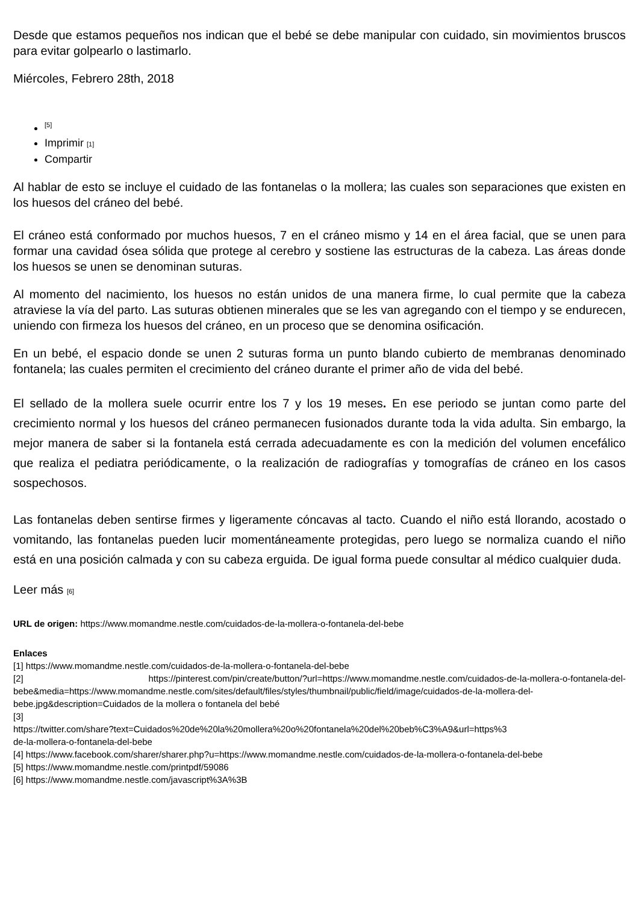Desde que estamos pequeños nos indican que el bebé se debe manipular con cuidado, sin movimientos bruscos para evitar golpearlo o lastimarlo.
Miércoles, Febrero 28th, 2018
<sup>[5]</sup>
Imprimir [1]
Compartir
Al hablar de esto se incluye el cuidado de las fontanelas o la mollera; las cuales son separaciones que existen en los huesos del cráneo del bebé.
El cráneo está conformado por muchos huesos, 7 en el cráneo mismo y 14 en el área facial, que se unen para formar una cavidad ósea sólida que protege al cerebro y sostiene las estructuras de la cabeza. Las áreas donde los huesos se unen se denominan suturas.
Al momento del nacimiento, los huesos no están unidos de una manera firme, lo cual permite que la cabeza atraviese la vía del parto. Las suturas obtienen minerales que se les van agregando con el tiempo y se endurecen, uniendo con firmeza los huesos del cráneo, en un proceso que se denomina osificación.
En un bebé, el espacio donde se unen 2 suturas forma un punto blando cubierto de membranas denominado fontanela; las cuales permiten el crecimiento del cráneo durante el primer año de vida del bebé.
El sellado de la mollera suele ocurrir entre los 7 y los 19 meses. En ese periodo se juntan como parte del crecimiento normal y los huesos del cráneo permanecen fusionados durante toda la vida adulta. Sin embargo, la mejor manera de saber si la fontanela está cerrada adecuadamente es con la medición del volumen encefálico que realiza el pediatra periódicamente, o la realización de radiografías y tomografías de cráneo en los casos sospechosos.
Las fontanelas deben sentirse firmes y ligeramente cóncavas al tacto. Cuando el niño está llorando, acostado o vomitando, las fontanelas pueden lucir momentáneamente protegidas, pero luego se normaliza cuando el niño está en una posición calmada y con su cabeza erguida. De igual forma puede consultar al médico cualquier duda.
Leer más [6]
URL de origen: https://www.momandme.nestle.com/cuidados-de-la-mollera-o-fontanela-del-bebe
Enlaces
[1] https://www.momandme.nestle.com/cuidados-de-la-mollera-o-fontanela-del-bebe
[2] https://pinterest.com/pin/create/button/?url=https://www.momandme.nestle.com/cuidados-de-la-mollera-o-fontanela-del-bebe&media=https://www.momandme.nestle.com/sites/default/files/styles/thumbnail/public/field/image/cuidados-de-la-mollera-del-bebe.jpg&description=Cuidados de la mollera o fontanela del bebé
[3]
https://twitter.com/share?text=Cuidados%20de%20la%20mollera%20o%20fontanela%20del%20beb%C3%A9&url=https%3
de-la-mollera-o-fontanela-del-bebe
[4] https://www.facebook.com/sharer/sharer.php?u=https://www.momandme.nestle.com/cuidados-de-la-mollera-o-fontanela-del-bebe
[5] https://www.momandme.nestle.com/printpdf/59086
[6] https://www.momandme.nestle.com/javascript%3A%3B